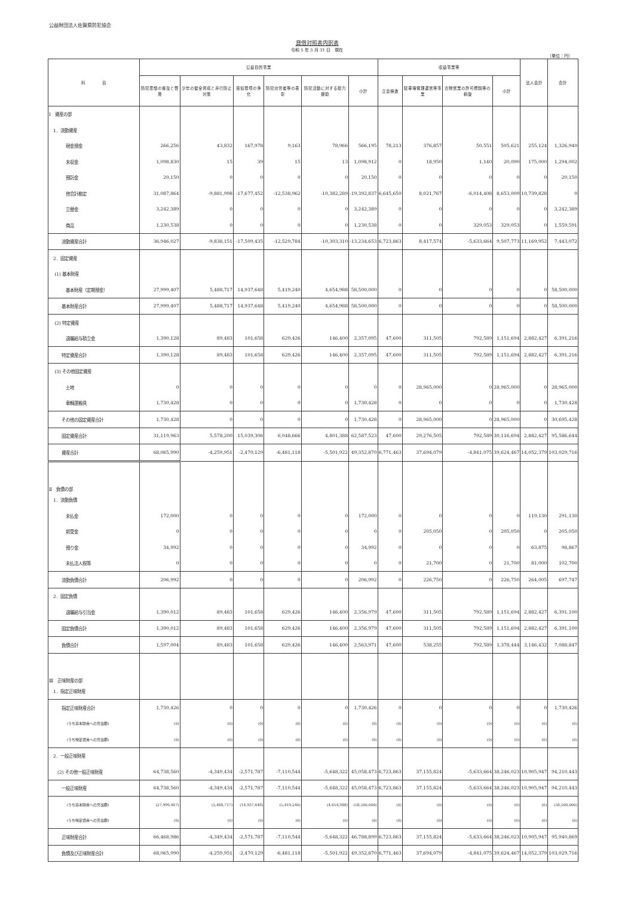公益財団法人佐賀県防犯協会
貸借対照表内訳表
令和 5 年 3 月 31 日　現在
（単位：円）
| 科 目 | 公益目的事業 | | | | | | 収益事業等 | | | | 法人会計 | 合計 |
| --- | --- | --- | --- | --- | --- | --- | --- | --- | --- | --- | --- | --- |
| | 防犯思想の普及と啓発 | 少年の健全育成と非行防止対策 | 風俗環境の浄化 | 防犯功労者等の表彰 | 防犯活動に対する助力援助 | 小計 | 立会検査 | 駐車場管理運営等事業 | 古物営業の許可標識等の斡旋 | 小計 | | |
| Ⅰ 資産の部 | | | | | | | | | | | | |
| 1．流動資産 | | | | | | | | | | | | |
| 現金預金 | 266,256 | 43,832 | 167,978 | 9,163 | 78,966 | 566,195 | 78,213 | 376,857 | 50,551 | 505,621 | 255,124 | 1,326,940 |
| 未収金 | 1,098,830 | 15 | 39 | 15 | 13 | 1,098,912 | 0 | 18,950 | 1,140 | 20,090 | 175,000 | 1,294,002 |
| 預託金 | 20,150 | 0 | 0 | 0 | 0 | 20,150 | 0 | 0 | 0 | 0 | 0 | 20,150 |
| 他会計勘定 | 31,087,864 | -9,881,998 | -17,677,452 | -12,538,962 | -10,382,289 | -19,392,837 | 6,645,650 | 8,021,767 | -6,014,408 | 8,653,009 | 10,739,828 | 0 |
| 立替金 | 3,242,389 | 0 | 0 | 0 | 0 | 3,242,389 | 0 | 0 | 0 | 0 | 0 | 3,242,389 |
| 商品 | 1,230,538 | 0 | 0 | 0 | 0 | 1,230,538 | 0 | 0 | 329,053 | 329,053 | 0 | 1,559,591 |
| 流動資産合計 | 36,946,027 | -9,838,151 | -17,509,435 | -12,529,784 | -10,303,310 | -13,234,653 | 6,723,863 | 8,417,574 | -5,633,664 | 9,507,773 | 11,169,952 | 7,443,072 |
| 2．固定資産 | | | | | | | | | | | | |
| (1) 基本財産 | | | | | | | | | | | | |
| 基本財産（定期預金） | 27,999,407 | 5,488,717 | 14,937,648 | 5,419,240 | 4,654,988 | 58,500,000 | 0 | 0 | 0 | 0 | 0 | 58,500,000 |
| 基本財産合計 | 27,999,407 | 5,488,717 | 14,937,648 | 5,419,240 | 4,654,988 | 58,500,000 | 0 | 0 | 0 | 0 | 0 | 58,500,000 |
| (2) 特定資産 | | | | | | | | | | | | |
| 退職給与積立金 | 1,390,128 | 89,483 | 101,658 | 629,426 | 146,400 | 2,357,095 | 47,600 | 311,505 | 792,589 | 1,151,694 | 2,882,427 | 6,391,216 |
| 特定資産合計 | 1,390,128 | 89,483 | 101,658 | 629,426 | 146,400 | 2,357,095 | 47,600 | 311,505 | 792,589 | 1,151,694 | 2,882,427 | 6,391,216 |
| (3) その他固定資産 | | | | | | | | | | | | |
| 土地 | 0 | 0 | 0 | 0 | 0 | 0 | 0 | 28,965,000 | 0 | 28,965,000 | 0 | 28,965,000 |
| 車輌運搬具 | 1,730,428 | 0 | 0 | 0 | 0 | 1,730,428 | 0 | 0 | 0 | 0 | 0 | 1,730,428 |
| その他の固定資産合計 | 1,730,428 | 0 | 0 | 0 | 0 | 1,730,428 | 0 | 28,965,000 | 0 | 28,965,000 | 0 | 30,695,428 |
| 固定資産合計 | 31,119,963 | 5,578,200 | 15,039,306 | 6,048,666 | 4,801,388 | 62,587,523 | 47,600 | 29,276,505 | 792,589 | 30,116,694 | 2,882,427 | 95,586,644 |
| 資産合計 | 68,065,990 | -4,259,951 | -2,470,129 | -6,481,118 | -5,501,922 | 49,352,870 | 6,771,463 | 37,694,079 | -4,841,075 | 39,624,467 | 14,052,379 | 103,029,716 |
| Ⅱ 負債の部 | | | | | | | | | | | | |
| 1．流動負債 | | | | | | | | | | | | |
| 未払金 | 172,000 | 0 | 0 | 0 | 0 | 172,000 | 0 | 0 | 0 | 0 | 119,130 | 291,130 |
| 前受金 | 0 | 0 | 0 | 0 | 0 | 0 | 0 | 205,050 | 0 | 205,050 | 0 | 205,050 |
| 預り金 | 34,992 | 0 | 0 | 0 | 0 | 34,992 | 0 | 0 | 0 | 0 | 63,875 | 98,867 |
| 未払法人税等 | 0 | 0 | 0 | 0 | 0 | 0 | 0 | 21,700 | 0 | 21,700 | 81,000 | 102,700 |
| 流動負債合計 | 206,992 | 0 | 0 | 0 | 0 | 206,992 | 0 | 226,750 | 0 | 226,750 | 264,005 | 697,747 |
| 2．固定負債 | | | | | | | | | | | | |
| 退職給与引当金 | 1,390,012 | 89,483 | 101,658 | 629,426 | 146,400 | 2,356,979 | 47,600 | 311,505 | 792,589 | 1,151,694 | 2,882,427 | 6,391,100 |
| 固定負債合計 | 1,390,012 | 89,483 | 101,658 | 629,426 | 146,400 | 2,356,979 | 47,600 | 311,505 | 792,589 | 1,151,694 | 2,882,427 | 6,391,100 |
| 負債合計 | 1,597,004 | 89,483 | 101,658 | 629,426 | 146,400 | 2,563,971 | 47,600 | 538,255 | 792,589 | 1,378,444 | 3,146,432 | 7,088,847 |
| Ⅲ 正味財産の部 | | | | | | | | | | | | |
| 1．指定正味財産 | | | | | | | | | | | | |
| 指定正味財産合計 | 1,730,426 | 0 | 0 | 0 | 0 | 1,730,426 | 0 | 0 | 0 | 0 | 0 | 1,730,426 |
| (うち基本財産への充当額) | (0) | (0) | (0) | (0) | (0) | (0) | (0) | (0) | (0) | (0) | (0) | (0) |
| (うち特定資産への充当額) | (0) | (0) | (0) | (0) | (0) | (0) | (0) | (0) | (0) | (0) | (0) | (0) |
| 2．一般正味財産 | | | | | | | | | | | | |
| (2) その他一般正味財産 | 64,738,560 | -4,349,434 | -2,571,787 | -7,110,544 | -5,648,322 | 45,058,473 | 6,723,863 | 37,155,824 | -5,633,664 | 38,246,023 | 10,905,947 | 94,210,443 |
| 一般正味財産 | 64,738,560 | -4,349,434 | -2,571,787 | -7,110,544 | -5,648,322 | 45,058,473 | 6,723,863 | 37,155,824 | -5,633,664 | 38,246,023 | 10,905,947 | 94,210,443 |
| (うち基本財産への充当額) | (27,999,407) | (5,488,717) | (14,937,648) | (5,419,240) | (4,654,988) | (58,500,000) | (0) | (0) | (0) | (0) | (0) | (58,500,000) |
| (うち特定資産への充当額) | (0) | (0) | (0) | (0) | (0) | (0) | (0) | (0) | (0) | (0) | (0) | (0) |
| 正味財産合計 | 66,468,986 | -4,349,434 | -2,571,787 | -7,110,544 | -5,648,322 | 46,788,899 | 6,723,863 | 37,155,824 | -5,633,664 | 38,246,023 | 10,905,947 | 95,940,869 |
| 負債及び正味財産合計 | 68,065,990 | -4,259,951 | -2,470,129 | -6,481,118 | -5,501,922 | 49,352,870 | 6,771,463 | 37,694,079 | -4,841,075 | 39,624,467 | 14,052,379 | 103,029,716 |